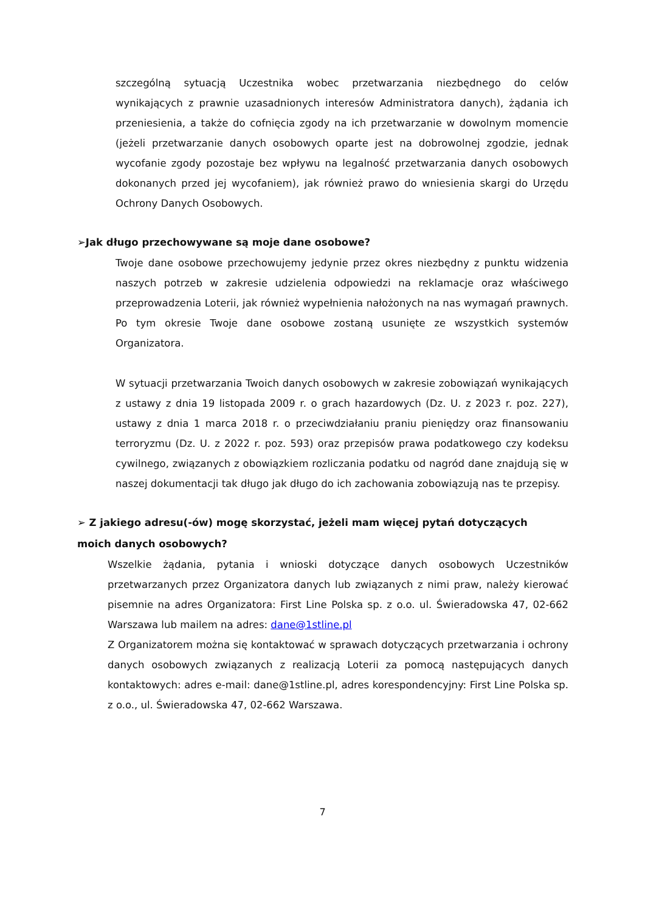szczególną sytuacją Uczestnika wobec przetwarzania niezbędnego do celów wynikających z prawnie uzasadnionych interesów Administratora danych), żądania ich przeniesienia, a także do cofnięcia zgody na ich przetwarzanie w dowolnym momencie (jeżeli przetwarzanie danych osobowych oparte jest na dobrowolnej zgodzie, jednak wycofanie zgody pozostaje bez wpływu na legalność przetwarzania danych osobowych dokonanych przed jej wycofaniem), jak również prawo do wniesienia skargi do Urzędu Ochrony Danych Osobowych.
➢Jak długo przechowywane są moje dane osobowe?
Twoje dane osobowe przechowujemy jedynie przez okres niezbędny z punktu widzenia naszych potrzeb w zakresie udzielenia odpowiedzi na reklamacje oraz właściwego przeprowadzenia Loterii, jak również wypełnienia nałożonych na nas wymagań prawnych. Po tym okresie Twoje dane osobowe zostaną usunięte ze wszystkich systemów Organizatora.
W sytuacji przetwarzania Twoich danych osobowych w zakresie zobowiązań wynikających z ustawy z dnia 19 listopada 2009 r. o grach hazardowych (Dz. U. z 2023 r. poz. 227), ustawy z dnia 1 marca 2018 r. o przeciwdziałaniu praniu pieniędzy oraz finansowaniu terroryzmu (Dz. U. z 2022 r. poz. 593) oraz przepisów prawa podatkowego czy kodeksu cywilnego, związanych z obowiązkiem rozliczania podatku od nagród dane znajdują się w naszej dokumentacji tak długo jak długo do ich zachowania zobowiązują nas te przepisy.
➢ Z jakiego adresu(-ów) mogę skorzystać, jeżeli mam więcej pytań dotyczących moich danych osobowych?
Wszelkie żądania, pytania i wnioski dotyczące danych osobowych Uczestników przetwarzanych przez Organizatora danych lub związanych z nimi praw, należy kierować pisemnie na adres Organizatora: First Line Polska sp. z o.o. ul. Świeradowska 47, 02-662 Warszawa lub mailem na adres: dane@1stline.pl
Z Organizatorem można się kontaktować w sprawach dotyczących przetwarzania i ochrony danych osobowych związanych z realizacją Loterii za pomocą następujących danych kontaktowych: adres e-mail: dane@1stline.pl, adres korespondencyjny: First Line Polska sp. z o.o., ul. Świeradowska 47, 02-662 Warszawa.
7